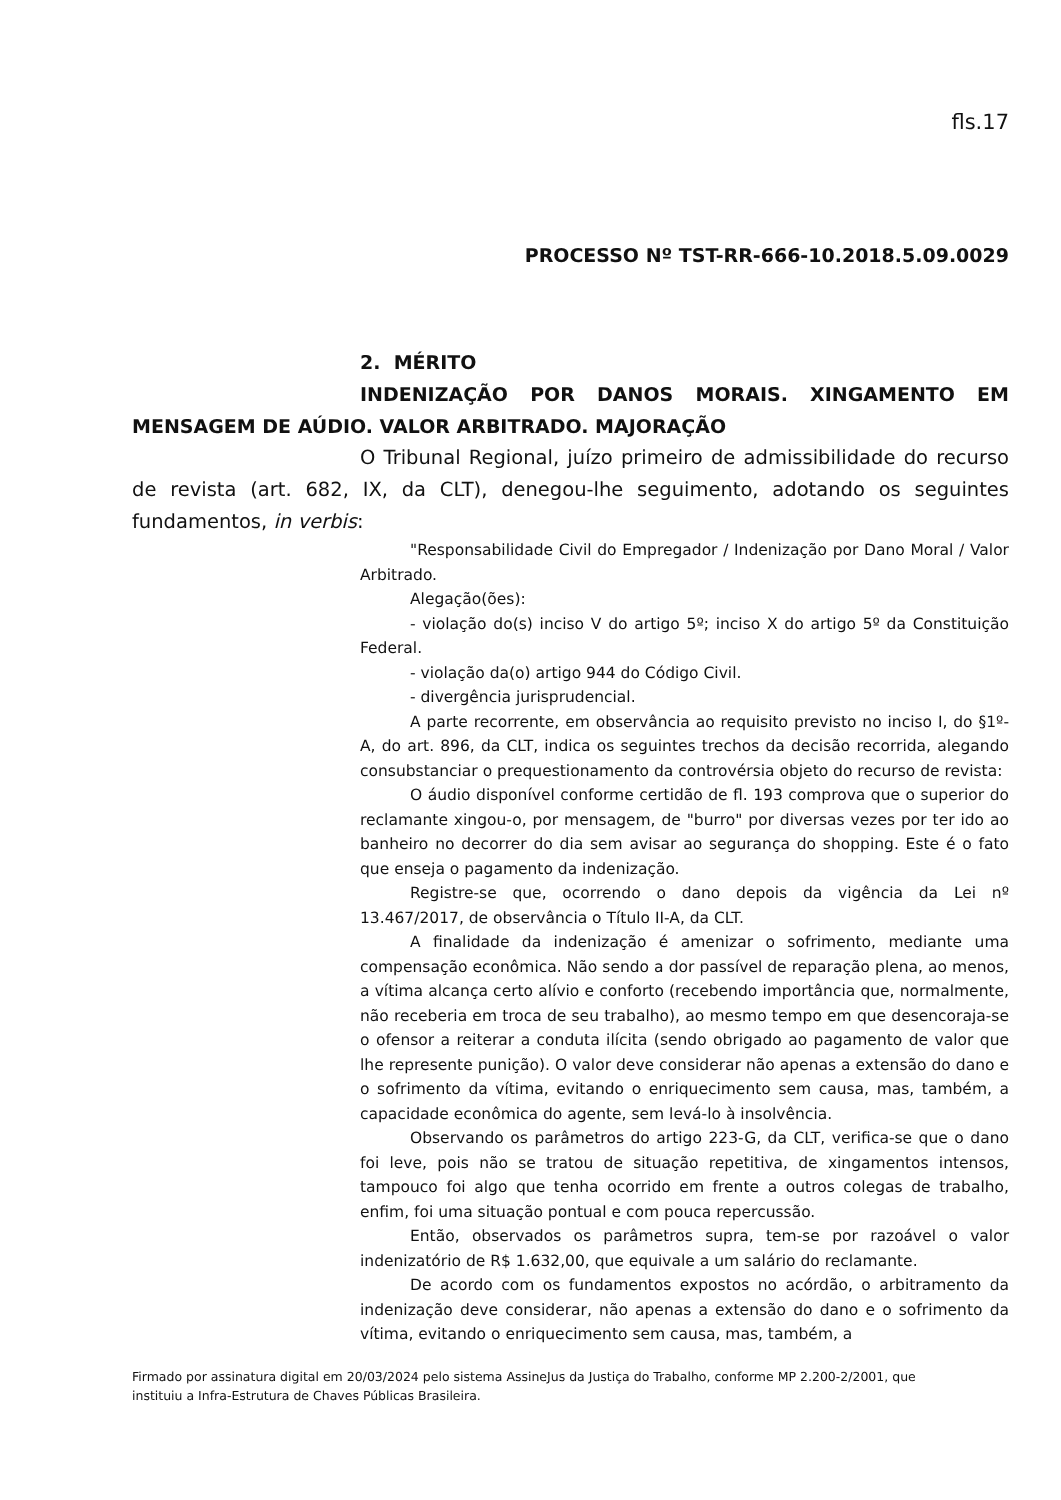fls.17
PROCESSO Nº TST-RR-666-10.2018.5.09.0029
2. MÉRITO
INDENIZAÇÃO POR DANOS MORAIS. XINGAMENTO EM MENSAGEM DE AÚDIO. VALOR ARBITRADO. MAJORAÇÃO
O Tribunal Regional, juízo primeiro de admissibilidade do recurso de revista (art. 682, IX, da CLT), denegou-lhe seguimento, adotando os seguintes fundamentos, in verbis:
"Responsabilidade Civil do Empregador / Indenização por Dano Moral / Valor Arbitrado.
Alegação(ões):
- violação do(s) inciso V do artigo 5º; inciso X do artigo 5º da Constituição Federal.
- violação da(o) artigo 944 do Código Civil.
- divergência jurisprudencial.
A parte recorrente, em observância ao requisito previsto no inciso I, do §1º-A, do art. 896, da CLT, indica os seguintes trechos da decisão recorrida, alegando consubstanciar o prequestionamento da controvérsia objeto do recurso de revista:
O áudio disponível conforme certidão de fl. 193 comprova que o superior do reclamante xingou-o, por mensagem, de "burro" por diversas vezes por ter ido ao banheiro no decorrer do dia sem avisar ao segurança do shopping. Este é o fato que enseja o pagamento da indenização.
Registre-se que, ocorrendo o dano depois da vigência da Lei nº 13.467/2017, de observância o Título II-A, da CLT.
A finalidade da indenização é amenizar o sofrimento, mediante uma compensação econômica. Não sendo a dor passível de reparação plena, ao menos, a vítima alcança certo alívio e conforto (recebendo importância que, normalmente, não receberia em troca de seu trabalho), ao mesmo tempo em que desencoraja-se o ofensor a reiterar a conduta ilícita (sendo obrigado ao pagamento de valor que lhe represente punição). O valor deve considerar não apenas a extensão do dano e o sofrimento da vítima, evitando o enriquecimento sem causa, mas, também, a capacidade econômica do agente, sem levá-lo à insolvência.
Observando os parâmetros do artigo 223-G, da CLT, verifica-se que o dano foi leve, pois não se tratou de situação repetitiva, de xingamentos intensos, tampouco foi algo que tenha ocorrido em frente a outros colegas de trabalho, enfim, foi uma situação pontual e com pouca repercussão.
Então, observados os parâmetros supra, tem-se por razoável o valor indenizatório de R$ 1.632,00, que equivale a um salário do reclamante.
De acordo com os fundamentos expostos no acórdão, o arbitramento da indenização deve considerar, não apenas a extensão do dano e o sofrimento da vítima, evitando o enriquecimento sem causa, mas, também, a
Firmado por assinatura digital em 20/03/2024 pelo sistema AssineJus da Justiça do Trabalho, conforme MP 2.200-2/2001, que
instituiu a Infra-Estrutura de Chaves Públicas Brasileira.